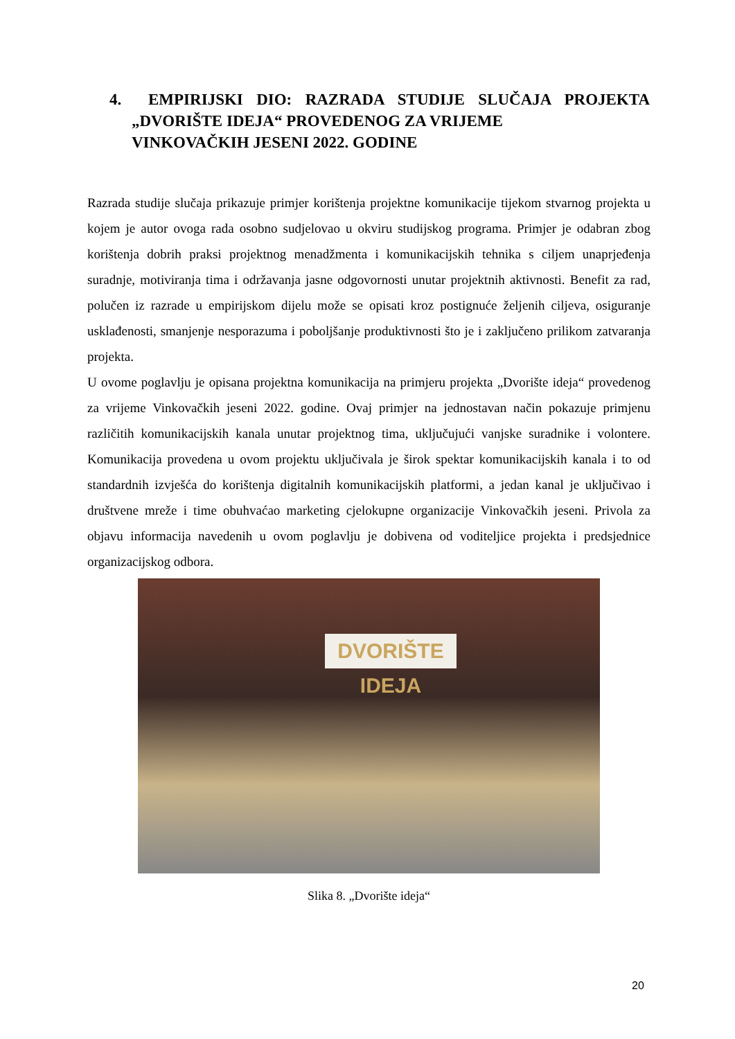4. EMPIRIJSKI DIO: RAZRADA STUDIJE SLUČAJA PROJEKTA „DVORIŠTE IDEJA“ PROVEDENOG ZA VRIJEME
VINKOVAČKIH JESENI 2022. GODINE
Razrada studije slučaja prikazuje primjer korištenja projektne komunikacije tijekom stvarnog projekta u kojem je autor ovoga rada osobno sudjelovao u okviru studijskog programa. Primjer je odabran zbog korištenja dobrih praksi projektnog menadžmenta i komunikacijskih tehnika s ciljem unaprjeđenja suradnje, motiviranja tima i održavanja jasne odgovornosti unutar projektnih aktivnosti. Benefit za rad, polučen iz razrade u empirijskom dijelu može se opisati kroz postignuće željenih ciljeva, osiguranje usklađenosti, smanjenje nesporazuma i poboljšanje produktivnosti što je i zaključeno prilikom zatvaranja projekta.
U ovome poglavlju je opisana projektna komunikacija na primjeru projekta „Dvorište ideja“ provedenog za vrijeme Vinkovačkih jeseni 2022. godine. Ovaj primjer na jednostavan način pokazuje primjenu različitih komunikacijskih kanala unutar projektnog tima, uključujući vanjske suradnike i volontere. Komunikacija provedena u ovom projektu uključivala je širok spektar komunikacijskih kanala i to od standardnih izvješća do korištenja digitalnih komunikacijskih platformi, a jedan kanal je uključivao i društvene mreže i time obuhvaćao marketing cjelokupne organizacije Vinkovačkih jeseni. Privola za objavu informacija navedenih u ovom poglavlju je dobivena od voditeljice projekta i predsjednice organizacijskog odbora.
DVORIŠTE IDEJA
Slika 8. „Dvorište ideja“
20